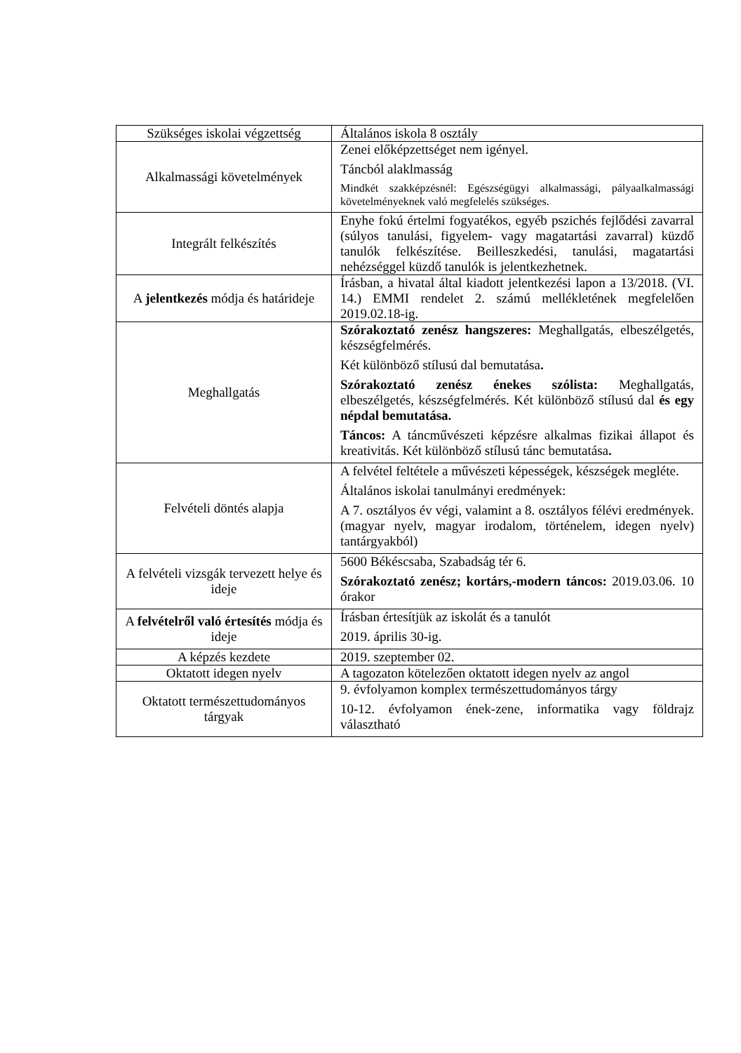| Szükséges iskolai végzettség | Általános iskola 8 osztály |
| Alkalmassági követelmények | Zenei előképzettséget nem igényel. Táncból alaklmasság Mindkét szakképzésnél: Egészségügyi alkalmassági, pályaalkalmassági követelményeknek való megfelelés szükséges. |
| Integrált felkészítés | Enyhe fokú értelmi fogyatékos, egyéb pszichés fejlődési zavarral (súlyos tanulási, figyelem- vagy magatartási zavarral) küzdő tanulók felkészítése. Beilleszkedési, tanulási, magatartási nehézséggel küzdő tanulók is jelentkezhetnek. |
| A jelentkezés módja és határideje | Írásban, a hivatal által kiadott jelentkezési lapon a 13/2018. (VI. 14.) EMMI rendelet 2. számú mellékletének megfelelően 2019.02.18-ig. |
| Meghallgatás | Szórakoztató zenész hangszeres: Meghallgatás, elbeszélgetés, készségfelmérés. Két különböző stílusú dal bemutatása . Szórakoztató zenész énekes szólista: Meghallgatás, elbeszélgetés, készségfelmérés. Két különböző stílusú dal és egy népdal bemutatása. Táncos: A táncművészeti képzésre alkalmas fizikai állapot és kreativitás. Két különböző stílusú tánc bemutatása . |
| Felvételi döntés alapja | A felvétel feltétele a művészeti képességek, készségek megléte. Általános iskolai tanulmányi eredmények: A 7. osztályos év végi, valamint a 8. osztályos félévi eredmények. (magyar nyelv, magyar irodalom, történelem, idegen nyelv) tantárgyakból) |
| A felvételi vizsgák tervezett helye és ideje | 5600 Békéscsaba, Szabadság tér 6. Szórakoztató zenész; kortárs,-modern táncos: 2019.03.06. 10 órakor |
| A felvételről való értesítés módja és ideje | Írásban értesítjük az iskolát és a tanulót 2019. április 30-ig. |
| A képzés kezdete | 2019. szeptember 02. |
| Oktatott idegen nyelv | A tagozaton kötelezően oktatott idegen nyelv az angol |
| Oktatott természettudományos tárgyak | 9. évfolyamon komplex természettudományos tárgy 10-12. évfolyamon ének-zene, informatika vagy földrajz választható |